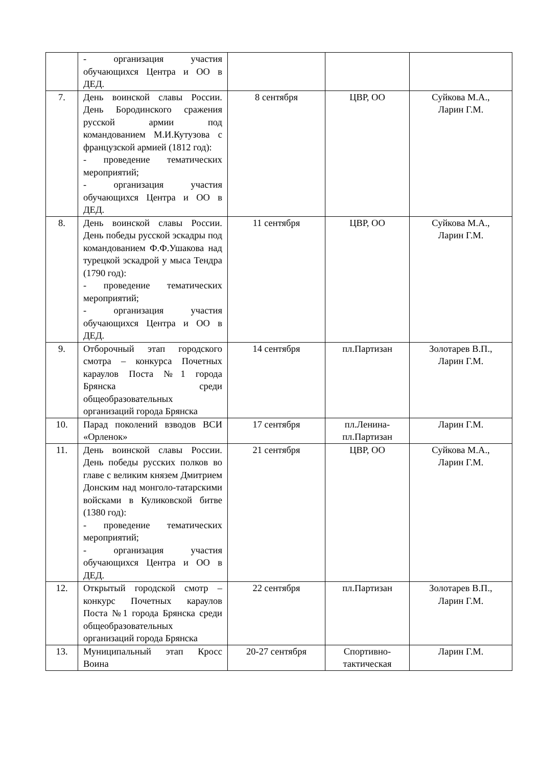| | - организация участия обучающихся Центра и ОО в ДЕД. | | | |
| 7. | День воинской славы России. День Бородинского сражения русской армии под командованием М.И.Кутузова с французской армией (1812 год): - проведение тематических мероприятий; - организация участия обучающихся Центра и ОО в ДЕД. | 8 сентября | ЦВР, ОО | Суйкова М.А., Ларин Г.М. |
| 8. | День воинской славы России. День победы русской эскадры под командованием Ф.Ф.Ушакова над турецкой эскадрой у мыса Тендра (1790 год): - проведение тематических мероприятий; - организация участия обучающихся Центра и ОО в ДЕД. | 11 сентября | ЦВР, ОО | Суйкова М.А., Ларин Г.М. |
| 9. | Отборочный этап городского смотра – конкурса Почетных караулов Поста №1 города Брянска среди общеобразовательных организаций города Брянска | 14 сентября | пл.Партизан | Золотарев В.П., Ларин Г.М. |
| 10. | Парад поколений взводов ВСИ «Орленок» | 17 сентября | пл.Ленина- пл.Партизан | Ларин Г.М. |
| 11. | День воинской славы России. День победы русских полков во главе с великим князем Дмитрием Донским над монголо-татарскими войсками в Куликовской битве (1380 год): - проведение тематических мероприятий; - организация участия обучающихся Центра и ОО в ДЕД. | 21 сентября | ЦВР, ОО | Суйкова М.А., Ларин Г.М. |
| 12. | Открытый городской смотр – конкурс Почетных караулов Поста №1 города Брянска среди общеобразовательных организаций города Брянска | 22 сентября | пл.Партизан | Золотарев В.П., Ларин Г.М. |
| 13. | Муниципальный этап Кросс Воина | 20-27 сентября | Спортивно- тактическая | Ларин Г.М. |